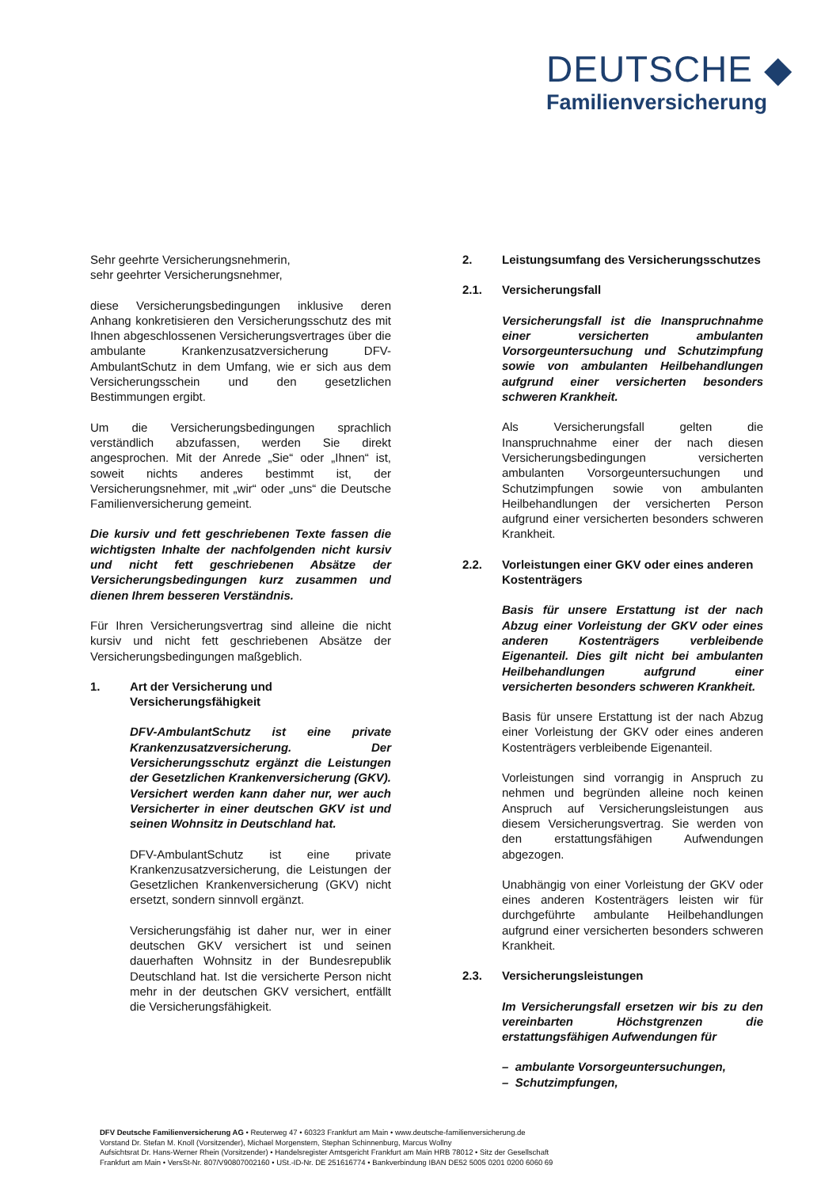DEUTSCHE ◆
Familienversicherung
Sehr geehrte Versicherungsnehmerin,
sehr geehrter Versicherungsnehmer,
diese Versicherungsbedingungen inklusive deren Anhang konkretisieren den Versicherungsschutz des mit Ihnen abgeschlossenen Versicherungsvertrages über die ambulante Krankenzusatzversicherung DFV-AmbulantSchutz in dem Umfang, wie er sich aus dem Versicherungsschein und den gesetzlichen Bestimmungen ergibt.
Um die Versicherungsbedingungen sprachlich verständlich abzufassen, werden Sie direkt angesprochen. Mit der Anrede „Sie“ oder „Ihnen“ ist, soweit nichts anderes bestimmt ist, der Versicherungsnehmer, mit „wir“ oder „uns“ die Deutsche Familienversicherung gemeint.
Die kursiv und fett geschriebenen Texte fassen die wichtigsten Inhalte der nachfolgenden nicht kursiv und nicht fett geschriebenen Absätze der Versicherungsbedingungen kurz zusammen und dienen Ihrem besseren Verständnis.
Für Ihren Versicherungsvertrag sind alleine die nicht kursiv und nicht fett geschriebenen Absätze der Versicherungsbedingungen maßgeblich.
1. Art der Versicherung und Versicherungsfähigkeit
DFV-AmbulantSchutz ist eine private Krankenzusatzversicherung. Der Versicherungsschutz ergänzt die Leistungen der Gesetzlichen Krankenversicherung (GKV). Versichert werden kann daher nur, wer auch Versicherter in einer deutschen GKV ist und seinen Wohnsitz in Deutschland hat.
DFV-AmbulantSchutz ist eine private Krankenzusatzversicherung, die Leistungen der Gesetzlichen Krankenversicherung (GKV) nicht ersetzt, sondern sinnvoll ergänzt.
Versicherungsfähig ist daher nur, wer in einer deutschen GKV versichert ist und seinen dauerhaften Wohnsitz in der Bundesrepublik Deutschland hat. Ist die versicherte Person nicht mehr in der deutschen GKV versichert, entfällt die Versicherungsfähigkeit.
2. Leistungsumfang des Versicherungsschutzes
2.1. Versicherungsfall
Versicherungsfall ist die Inanspruchnahme einer versicherten ambulanten Vorsorgeuntersuchung und Schutzimpfung sowie von ambulanten Heilbehandlungen aufgrund einer versicherten besonders schweren Krankheit.
Als Versicherungsfall gelten die Inanspruchnahme einer der nach diesen Versicherungsbedingungen versicherten ambulanten Vorsorgeuntersuchungen und Schutzimpfungen sowie von ambulanten Heilbehandlungen der versicherten Person aufgrund einer versicherten besonders schweren Krankheit.
2.2. Vorleistungen einer GKV oder eines anderen Kostenträgers
Basis für unsere Erstattung ist der nach Abzug einer Vorleistung der GKV oder eines anderen Kostenträgers verbleibende Eigenanteil. Dies gilt nicht bei ambulanten Heilbehandlungen aufgrund einer versicherten besonders schweren Krankheit.
Basis für unsere Erstattung ist der nach Abzug einer Vorleistung der GKV oder eines anderen Kostenträgers verbleibende Eigenanteil.
Vorleistungen sind vorrangig in Anspruch zu nehmen und begründen alleine noch keinen Anspruch auf Versicherungsleistungen aus diesem Versicherungsvertrag. Sie werden von den erstattungsfähigen Aufwendungen abgezogen.
Unabhängig von einer Vorleistung der GKV oder eines anderen Kostenträgers leisten wir für durchgeführte ambulante Heilbehandlungen aufgrund einer versicherten besonders schweren Krankheit.
2.3. Versicherungsleistungen
Im Versicherungsfall ersetzen wir bis zu den vereinbarten Höchstgrenzen die erstattungsfähigen Aufwendungen für
– ambulante Vorsorgeuntersuchungen,
– Schutzimpfungen,
DFV Deutsche Familienversicherung AG • Reuterweg 47 • 60323 Frankfurt am Main • www.deutsche-familienversicherung.de
Vorstand Dr. Stefan M. Knoll (Vorsitzender), Michael Morgenstern, Stephan Schinnenburg, Marcus Wollny
Aufsichtsrat Dr. Hans-Werner Rhein (Vorsitzender) • Handelsregister Amtsgericht Frankfurt am Main HRB 78012 • Sitz der Gesellschaft
Frankfurt am Main • VersSt-Nr. 807/V90807002160 • USt.-ID-Nr. DE 251616774 • Bankverbindung IBAN DE52 5005 0201 0200 6060 69